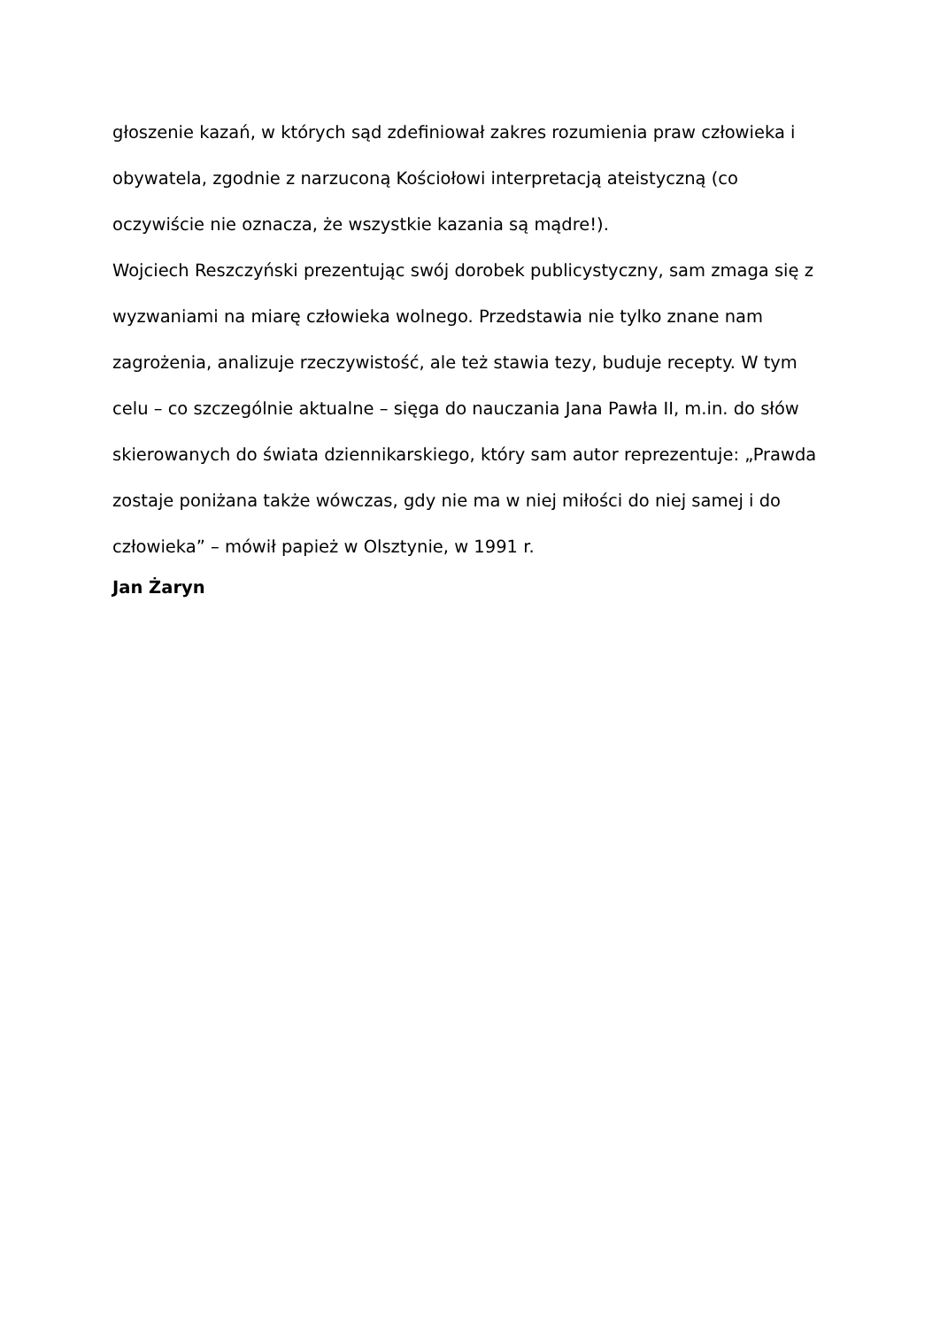głoszenie kazań, w których sąd zdefiniował zakres rozumienia praw człowieka i obywatela, zgodnie z narzuconą Kościołowi interpretacją ateistyczną (co oczywiście nie oznacza, że wszystkie kazania są mądre!).
Wojciech Reszczyński prezentując swój dorobek publicystyczny, sam zmaga się z wyzwaniami na miarę człowieka wolnego. Przedstawia nie tylko znane nam zagrożenia, analizuje rzeczywistość, ale też stawia tezy, buduje recepty. W tym celu – co szczególnie aktualne – sięga do nauczania Jana Pawła II, m.in. do słów skierowanych do świata dziennikarskiego, który sam autor reprezentuje: „Prawda zostaje poniżana także wówczas, gdy nie ma w niej miłości do niej samej i do człowieka” – mówił papież w Olsztynie, w 1991 r.
Jan Żaryn